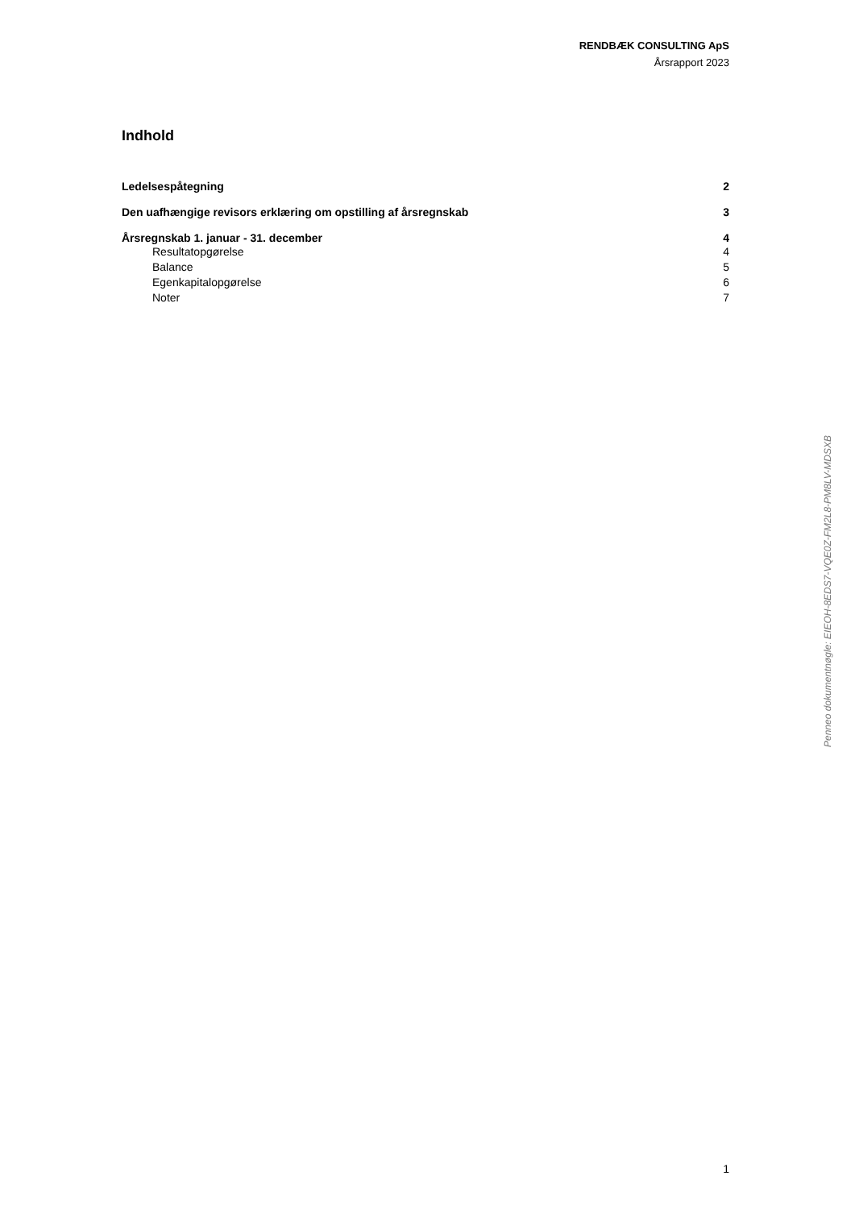RENDBÆK CONSULTING ApS
Årsrapport 2023
Indhold
Ledelsespåtegning 2
Den uafhængige revisors erklæring om opstilling af årsregnskab 3
Årsregnskab 1. januar - 31. december 4
Resultatopgørelse 4
Balance 5
Egenkapitalopgørelse 6
Noter 7
Penneo dokumentnøgle: EIEOH-8EDS7-VQE0Z-FM2L8-PM8LV-MDSXB
1